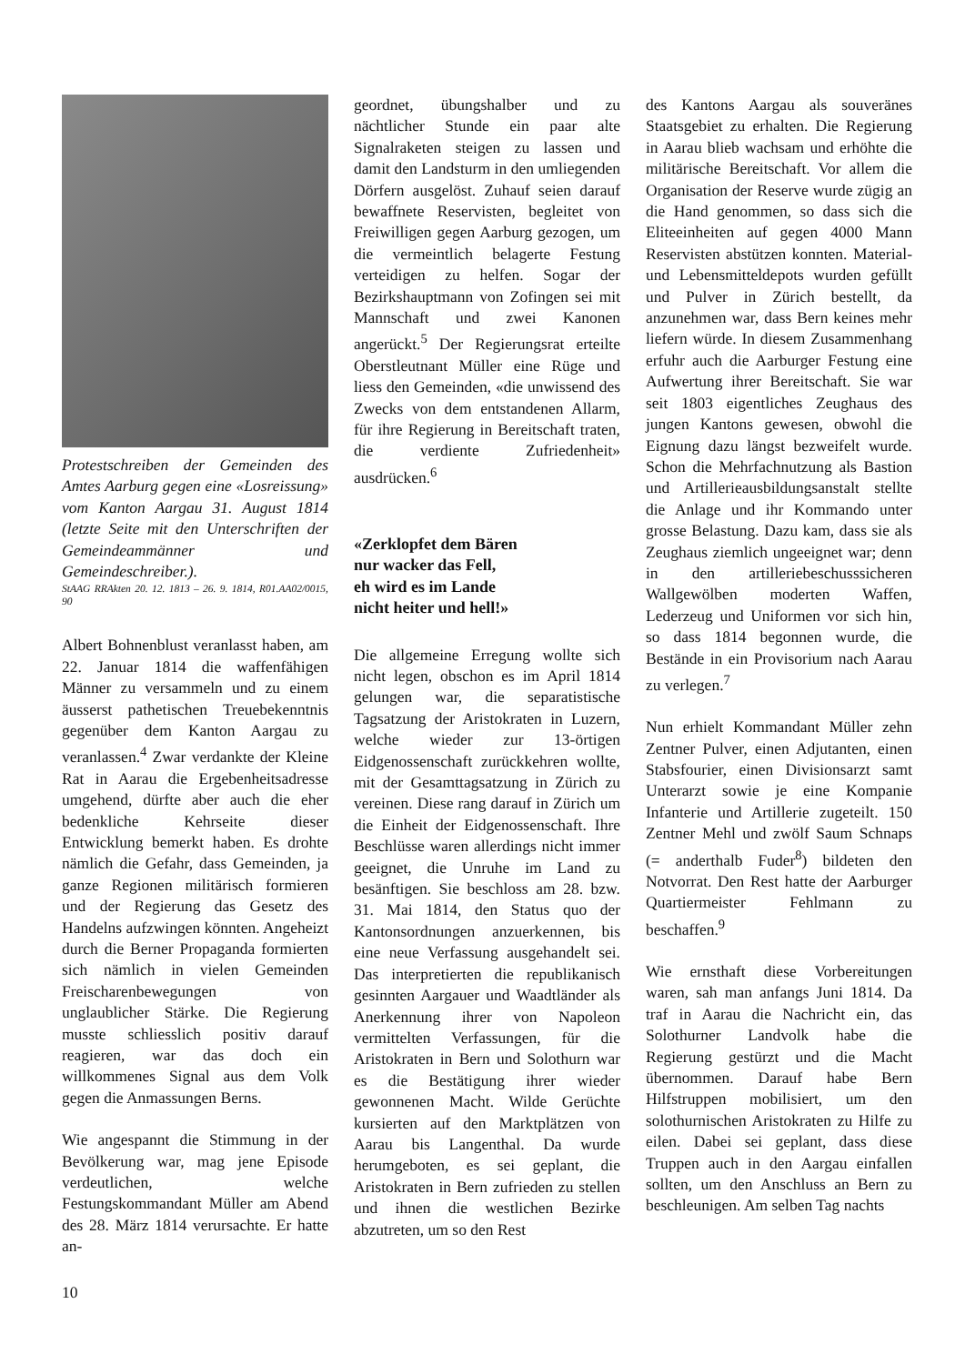Protestschreiben der Gemeinden des Amtes Aarburg gegen eine «Losreissung» vom Kanton Aargau 31. August 1814 (letzte Seite mit den Unterschriften der Gemeindeammänner und Gemeindeschreiber.).
StAAG RRAkten 20. 12. 1813 – 26. 9. 1814, R01.AA02/0015, 90
Albert Bohnenblust veranlasst haben, am 22. Januar 1814 die waffenfähigen Männer zu versammeln und zu einem äusserst pathetischen Treuebekenntnis gegenüber dem Kanton Aargau zu veranlassen.<sup>4</sup> Zwar verdankte der Kleine Rat in Aarau die Ergebenheitsadresse umgehend, dürfte aber auch die eher bedenkliche Kehrseite dieser Entwicklung bemerkt haben. Es drohte nämlich die Gefahr, dass Gemeinden, ja ganze Regionen militärisch formieren und der Regierung das Gesetz des Handelns aufzwingen könnten. Angeheizt durch die Berner Propaganda formierten sich nämlich in vielen Gemeinden Freischarenbewegungen von unglaublicher Stärke. Die Regierung musste schliesslich positiv darauf reagieren, war das doch ein willkommenes Signal aus dem Volk gegen die Anmassungen Berns.
Wie angespannt die Stimmung in der Bevölkerung war, mag jene Episode verdeutlichen, welche Festungskommandant Müller am Abend des 28. März 1814 verursachte. Er hatte an-
geordnet, übungshalber und zu nächtlicher Stunde ein paar alte Signalraketen steigen zu lassen und damit den Landsturm in den umliegenden Dörfern ausgelöst. Zuhauf seien darauf bewaffnete Reservisten, begleitet von Freiwilligen gegen Aarburg gezogen, um die vermeintlich belagerte Festung verteidigen zu helfen. Sogar der Bezirkshauptmann von Zofingen sei mit Mannschaft und zwei Kanonen angerückt.<sup>5</sup> Der Regierungsrat erteilte Oberstleutnant Müller eine Rüge und liess den Gemeinden, «die unwissend des Zwecks von dem entstandenen Allarm, für ihre Regierung in Bereitschaft traten, die verdiente Zufriedenheit» ausdrücken.<sup>6</sup>
«Zerklopfet dem Bären
nur wacker das Fell,
eh wird es im Lande
nicht heiter und hell!»
Die allgemeine Erregung wollte sich nicht legen, obschon es im April 1814 gelungen war, die separatistische Tagsatzung der Aristokraten in Luzern, welche wieder zur 13-örtigen Eidgenossenschaft zurückkehren wollte, mit der Gesamttagsatzung in Zürich zu vereinen. Diese rang darauf in Zürich um die Einheit der Eidgenossenschaft. Ihre Beschlüsse waren allerdings nicht immer geeignet, die Unruhe im Land zu besänftigen. Sie beschloss am 28. bzw. 31. Mai 1814, den Status quo der Kantonsordnungen anzuerkennen, bis eine neue Verfassung ausgehandelt sei. Das interpretierten die republikanisch gesinnten Aargauer und Waadtländer als Anerkennung ihrer von Napoleon vermittelten Verfassungen, für die Aristokraten in Bern und Solothurn war es die Bestätigung ihrer wieder gewonnenen Macht. Wilde Gerüchte kursierten auf den Marktplätzen von Aarau bis Langenthal. Da wurde herumgeboten, es sei geplant, die Aristokraten in Bern zufrieden zu stellen und ihnen die westlichen Bezirke abzutreten, um so den Rest
des Kantons Aargau als souveränes Staatsgebiet zu erhalten. Die Regierung in Aarau blieb wachsam und erhöhte die militärische Bereitschaft. Vor allem die Organisation der Reserve wurde zügig an die Hand genommen, so dass sich die Eliteeinheiten auf gegen 4000 Mann Reservisten abstützen konnten. Material- und Lebensmitteldepots wurden gefüllt und Pulver in Zürich bestellt, da anzunehmen war, dass Bern keines mehr liefern würde. In diesem Zusammenhang erfuhr auch die Aarburger Festung eine Aufwertung ihrer Bereitschaft. Sie war seit 1803 eigentliches Zeughaus des jungen Kantons gewesen, obwohl die Eignung dazu längst bezweifelt wurde. Schon die Mehrfachnutzung als Bastion und Artillerieausbildungsanstalt stellte die Anlage und ihr Kommando unter grosse Belastung. Dazu kam, dass sie als Zeughaus ziemlich ungeeignet war; denn in den artilleriebeschusssicheren Wallgewölben moderten Waffen, Lederzeug und Uniformen vor sich hin, so dass 1814 begonnen wurde, die Bestände in ein Provisorium nach Aarau zu verlegen.<sup>7</sup>
Nun erhielt Kommandant Müller zehn Zentner Pulver, einen Adjutanten, einen Stabsfourier, einen Divisionsarzt samt Unterarzt sowie je eine Kompanie Infanterie und Artillerie zugeteilt. 150 Zentner Mehl und zwölf Saum Schnaps (= anderthalb Fuder<sup>8</sup>) bildeten den Notvorrat. Den Rest hatte der Aarburger Quartiermeister Fehlmann zu beschaffen.<sup>9</sup>
Wie ernsthaft diese Vorbereitungen waren, sah man anfangs Juni 1814. Da traf in Aarau die Nachricht ein, das Solothurner Landvolk habe die Regierung gestürzt und die Macht übernommen. Darauf habe Bern Hilfstruppen mobilisiert, um den solothurnischen Aristokraten zu Hilfe zu eilen. Dabei sei geplant, dass diese Truppen auch in den Aargau einfallen sollten, um den Anschluss an Bern zu beschleunigen. Am selben Tag nachts
10